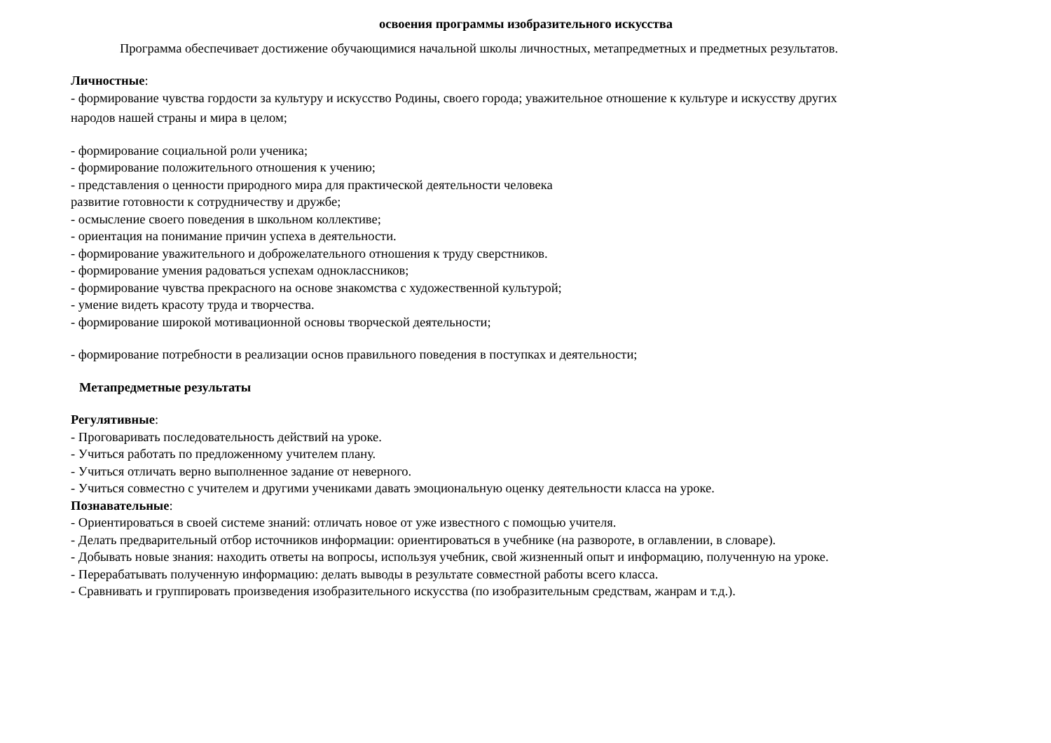освоения программы изобразительного искусства
Программа обеспечивает достижение обучающимися начальной школы личностных, метапредметных и предметных результатов.
Личностные:
- формирование чувства гордости за культуру и искусство Родины, своего города; уважительное отношение к культуре и искусству других
народов нашей страны и мира в целом;
- формирование социальной роли ученика;
- формирование положительного отношения к учению;
- представления о ценности природного мира для практической деятельности человека
развитие готовности к сотрудничеству и дружбе;
- осмысление своего поведения в школьном коллективе;
- ориентация на понимание причин успеха в деятельности.
- формирование уважительного и доброжелательного отношения к труду сверстников.
- формирование умения радоваться успехам одноклассников;
- формирование чувства прекрасного на основе знакомства с художественной культурой;
- умение видеть красоту труда и творчества.
- формирование широкой мотивационной основы творческой деятельности;
- формирование потребности в реализации основ правильного поведения в поступках и деятельности;
Метапредметные результаты
Регулятивные:
- Проговаривать последовательность действий на уроке.
- Учиться работать по предложенному учителем плану.
- Учиться отличать верно выполненное задание от неверного.
- Учиться совместно с учителем и другими учениками давать эмоциональную оценку деятельности класса на уроке.
Познавательные:
- Ориентироваться в своей системе знаний: отличать новое от уже известного с помощью учителя.
- Делать предварительный отбор источников информации: ориентироваться в учебнике (на развороте, в оглавлении, в словаре).
- Добывать новые знания: находить ответы на вопросы, используя учебник, свой жизненный опыт и информацию, полученную на уроке.
- Перерабатывать полученную информацию: делать выводы в результате совместной работы всего класса.
- Сравнивать и группировать произведения изобразительного искусства (по изобразительным средствам, жанрам и т.д.).